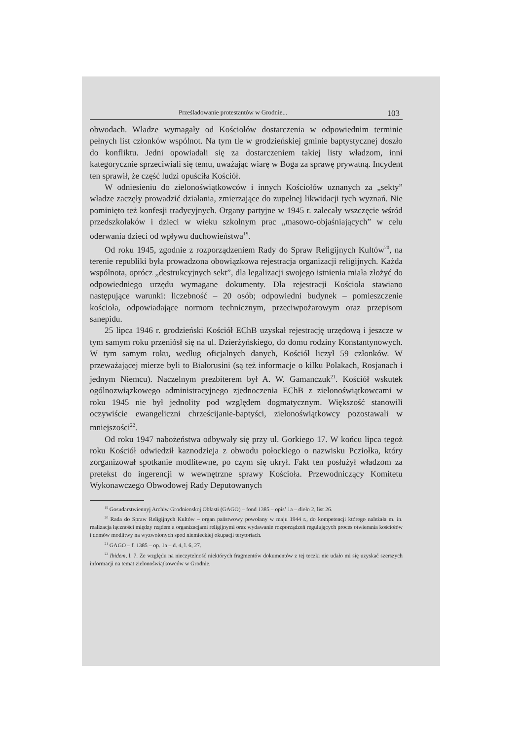Prześladowanie protestantów w Grodnie... 103
obwodach. Władze wymagały od Kościołów dostarczenia w odpowiednim terminie pełnych list członków wspólnot. Na tym tle w grodzieńskiej gminie baptystycznej doszło do konfliktu. Jedni opowiadali się za dostarczeniem takiej listy władzom, inni kategorycznie sprzeciwiali się temu, uważając wiarę w Boga za sprawę prywatną. Incydent ten sprawił, że część ludzi opuściła Kościół.
W odniesieniu do zielonoświątkowców i innych Kościołów uznanych za „sekty” władze zaczęły prowadzić działania, zmierzające do zupełnej likwidacji tych wyznań. Nie pominięto też konfesji tradycyjnych. Organy partyjne w 1945 r. zalecały wszczęcie wśród przedszkolaków i dzieci w wieku szkolnym prac „masowo-objaśniających” w celu oderwania dzieci od wpływu duchowieństwa<sup>19</sup>.
Od roku 1945, zgodnie z rozporządzeniem Rady do Spraw Religijnych Kultów<sup>20</sup>, na terenie republiki była prowadzona obowiązkowa rejestracja organizacji religijnych. Każda wspólnota, oprócz „destrukcyjnych sekt”, dla legalizacji swojego istnienia miała złożyć do odpowiedniego urzędu wymagane dokumenty. Dla rejestracji Kościoła stawiano następujące warunki: liczebność – 20 osób; odpowiedni budynek – pomieszczenie kościoła, odpowiadające normom technicznym, przeciwpożarowym oraz przepisom sanepidu.
25 lipca 1946 r. grodzieński Kościół EChB uzyskał rejestrację urzędową i jeszcze w tym samym roku przeniósł się na ul. Dzierżyńskiego, do domu rodziny Konstantynowych. W tym samym roku, według oficjalnych danych, Kościół liczył 59 członków. W przeważającej mierze byli to Białorusini (są też informacje o kilku Polakach, Rosjanach i jednym Niemcu). Naczelnym prezbiterem był A. W. Gamanczuk<sup>21</sup>. Kościół wskutek ogólnozwiązkowego administracyjnego zjednoczenia EChB z zielonoświątkowcami w roku 1945 nie był jednolity pod względem dogmatycznym. Większość stanowili oczywiście ewangeliczni chrześcijanie-baptyści, zielonoświątkowcy pozostawali w mniejszości<sup>22</sup>.
Od roku 1947 nabożeństwa odbywały się przy ul. Gorkiego 17. W końcu lipca tegoż roku Kościół odwiedził kaznodzieja z obwodu połockiego o nazwisku Pcziołka, który zorganizował spotkanie modlitewne, po czym się ukrył. Fakt ten posłużył władzom za pretekst do ingerencji w wewnętrzne sprawy Kościoła. Przewodniczący Komitetu Wykonawczego Obwodowej Rady Deputowanych
<sup>19</sup> Gosudarstwiennyj Archiw Grodnienskoj Obłasti (GAGO) – fond 1385 – opis’ 1a – dieło 2, list 26.
<sup>20</sup> Rada do Spraw Religijnych Kultów – organ państwowy powołany w maju 1944 r., do kompetencji którego należała m. in. realizacja łączności między rządem a organizacjami religijnymi oraz wydawanie rozporządzeń regulujących proces otwierania kościołów i domów modlitwy na wyzwolonych spod niemieckiej okupacji terytoriach.
<sup>21</sup> GAGO – f. 1385 – op. 1a – d. 4, l. 6, 27.
<sup>22</sup> Ibidem, l. 7. Ze względu na nieczytelność niektórych fragmentów dokumentów z tej teczki nie udało mi się uzyskać szerszych informacji na temat zielonoświątkowców w Grodnie.